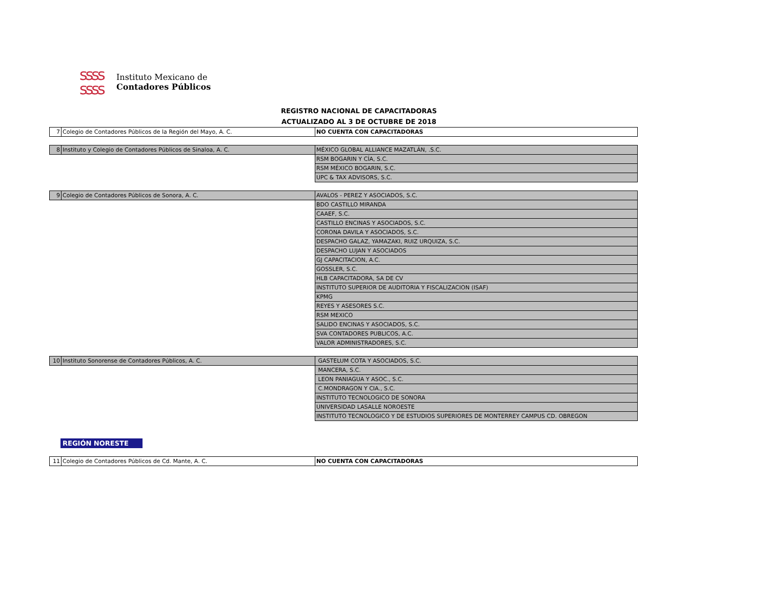ssss
ssss
Instituto Mexicano de
Contadores Públicos
REGISTRO NACIONAL DE CAPACITADORAS
ACTUALIZADO AL 3 DE OCTUBRE DE 2018
| 7 | Colegio de Contadores Públicos de la Región del Mayo, A. C. | NO CUENTA CON CAPACITADORAS |
| 8 | Instituto y Colegio de Contadores Públicos de Sinaloa, A. C. | MÉXICO GLOBAL ALLIANCE MAZATLÁN, .S.C. |
| | | RSM BOGARIN Y CÍA, S.C. |
| | | RSM MÉXICO BOGARIN, S.C. |
| | | UPC & TAX ADVISORS, S.C. |
| 9 | Colegio de Contadores Públicos de Sonora, A. C. | AVALOS - PEREZ Y ASOCIADOS, S.C. |
| | | BDO CASTILLO MIRANDA |
| | | CAAEF, S.C. |
| | | CASTILLO ENCINAS Y ASOCIADOS, S.C. |
| | | CORONA DAVILA Y ASOCIADOS, S.C. |
| | | DESPACHO GALAZ, YAMAZAKI, RUIZ URQUIZA, S.C. |
| | | DESPACHO LUJAN Y ASOCIADOS |
| | | GJ CAPACITACION, A.C. |
| | | GOSSLER, S.C. |
| | | HLB CAPACITADORA, SA DE CV |
| | | INSTITUTO SUPERIOR DE AUDITORIA Y FISCALIZACION (ISAF) |
| | | KPMG |
| | | REYES Y ASESORES S.C. |
| | | RSM MEXICO |
| | | SALIDO ENCINAS Y ASOCIADOS, S.C. |
| | | SVA CONTADORES PUBLICOS, A.C. |
| | | VALOR ADMINISTRADORES, S.C. |
| 10 | Instituto Sonorense de Contadores Públicos, A. C. | GASTELUM COTA Y ASOCIADOS, S.C. |
| | | MANCERA, S.C. |
| | | LEON PANIAGUA Y ASOC., S.C. |
| | | C.MONDRAGON Y CIA., S.C. |
| | | INSTITUTO TECNOLOGICO DE SONORA |
| | | UNIVERSIDAD LASALLE NOROESTE |
| | | INSTITUTO TECNOLOGICO Y DE ESTUDIOS SUPERIORES DE MONTERREY CAMPUS CD. OBREGON |
REGIÓN NORESTE
| 11 | Colegio de Contadores Públicos de Cd. Mante, A. C. | NO CUENTA CON CAPACITADORAS |